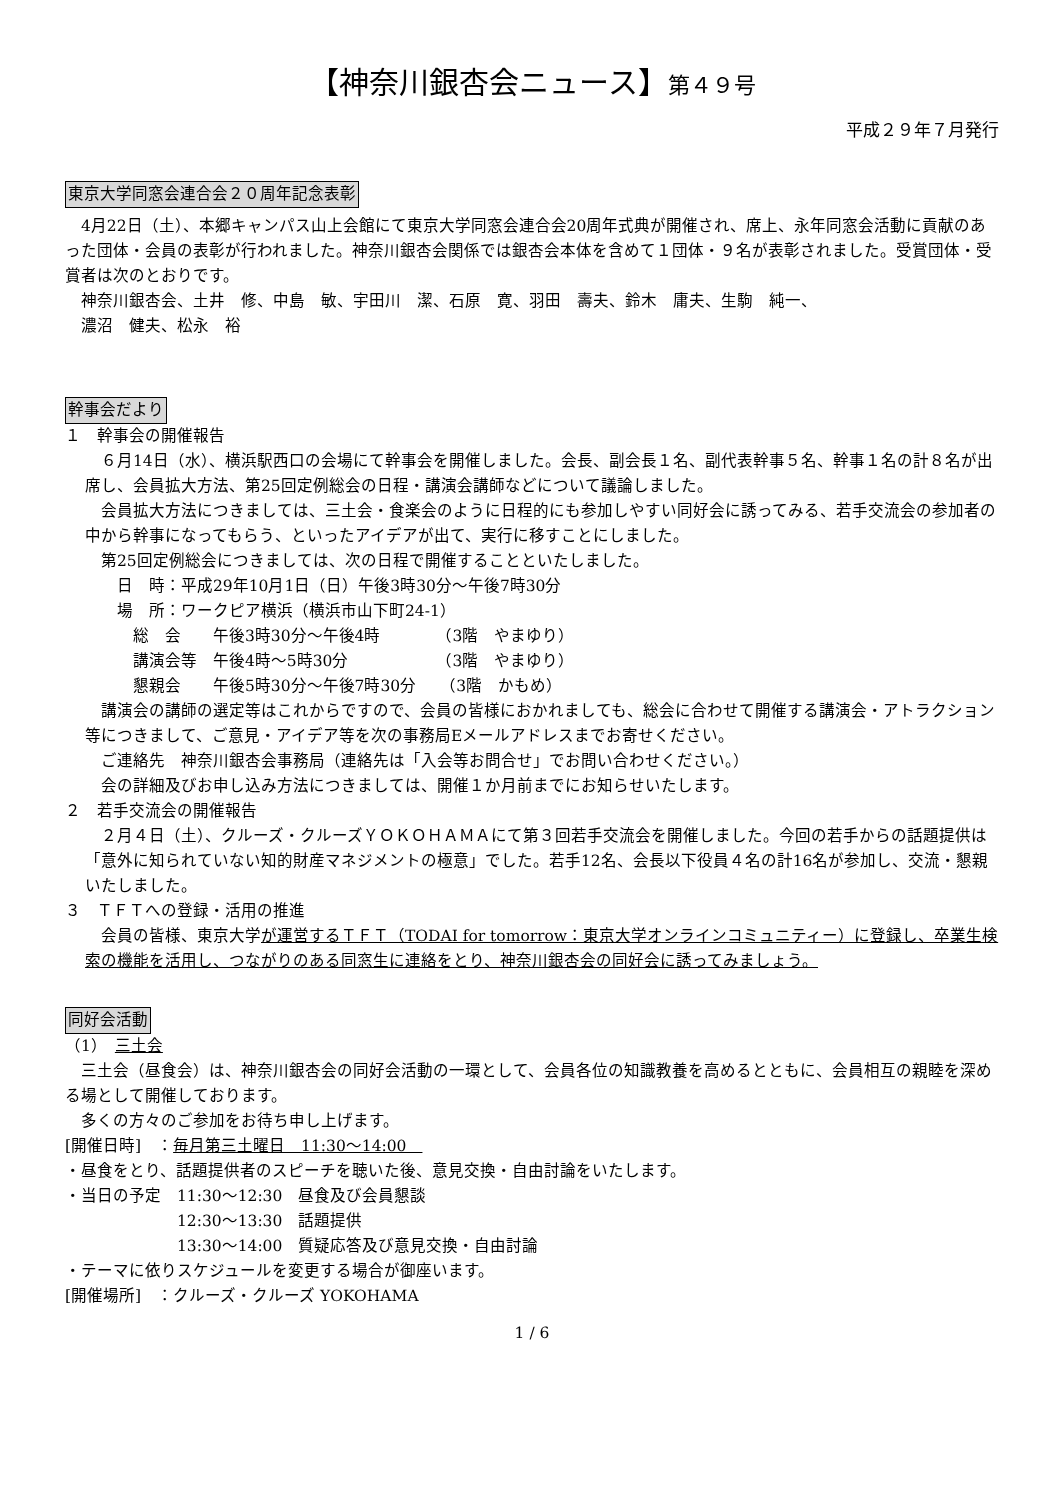【神奈川銀杏会ニュース】第４９号
平成２９年７月発行
東京大学同窓会連合会２０周年記念表彰
　4月22日（土）、本郷キャンパス山上会館にて東京大学同窓会連合会20周年式典が開催され、席上、永年同窓会活動に貢献のあった団体・会員の表彰が行われました。神奈川銀杏会関係では銀杏会本体を含めて１団体・９名が表彰されました。受賞団体・受賞者は次のとおりです。
　神奈川銀杏会、土井　修、中島　敏、宇田川　潔、石原　寛、羽田　壽夫、鈴木　庸夫、生駒　純一、
　濃沼　健夫、松永　裕
幹事会だより
１　幹事会の開催報告
　６月14日（水）、横浜駅西口の会場にて幹事会を開催しました。会長、副会長１名、副代表幹事５名、幹事１名の計８名が出席し、会員拡大方法、第25回定例総会の日程・講演会講師などについて議論しました。
　会員拡大方法につきましては、三土会・食楽会のように日程的にも参加しやすい同好会に誘ってみる、若手交流会の参加者の中から幹事になってもらう、といったアイデアが出て、実行に移すことにしました。
　第25回定例総会につきましては、次の日程で開催することといたしました。
　　日　時：平成29年10月1日（日）午後3時30分～午後7時30分
　　場　所：ワークピア横浜（横浜市山下町24-1）
　　　総　会　　午後3時30分～午後4時　　　　（3階　やまゆり）
　　　講演会等　午後4時～5時30分　　　　　　（3階　やまゆり）
　　　懇親会　　午後5時30分～午後7時30分　　（3階　かもめ）
　講演会の講師の選定等はこれからですので、会員の皆様におかれましても、総会に合わせて開催する講演会・アトラクション等につきまして、ご意見・アイデア等を次の事務局Eメールアドレスまでお寄せください。
　ご連絡先　神奈川銀杏会事務局（連絡先は「入会等お問合せ」でお問い合わせください。）
　会の詳細及びお申し込み方法につきましては、開催１か月前までにお知らせいたします。
２　若手交流会の開催報告
　２月４日（土）、クルーズ・クルーズＹＯＫＯＨＡＭＡにて第３回若手交流会を開催しました。今回の若手からの話題提供は「意外に知られていない知的財産マネジメントの極意」でした。若手12名、会長以下役員４名の計16名が参加し、交流・懇親いたしました。
３　ＴＦＴへの登録・活用の推進
　会員の皆様、東京大学が運営するＴＦＴ（TODAI for tomorrow：東京大学オンラインコミュニティー）に登録し、卒業生検索の機能を活用し、つながりのある同窓生に連絡をとり、神奈川銀杏会の同好会に誘ってみましょう。
同好会活動
（1）　三土会
　三土会（昼食会）は、神奈川銀杏会の同好会活動の一環として、会員各位の知識教養を高めるとともに、会員相互の親睦を深める場として開催しております。
　多くの方々のご参加をお待ち申し上げます。
[開催日時]　：毎月第三土曜日　11:30～14:00　
・昼食をとり、話題提供者のスピーチを聴いた後、意見交換・自由討論をいたします。
・当日の予定　11:30～12:30　昼食及び会員懇談
　　　　　　　12:30～13:30　話題提供
　　　　　　　13:30～14:00　質疑応答及び意見交換・自由討論
・テーマに依りスケジュールを変更する場合が御座います。
[開催場所]　：クルーズ・クルーズ YOKOHAMA
1 / 6